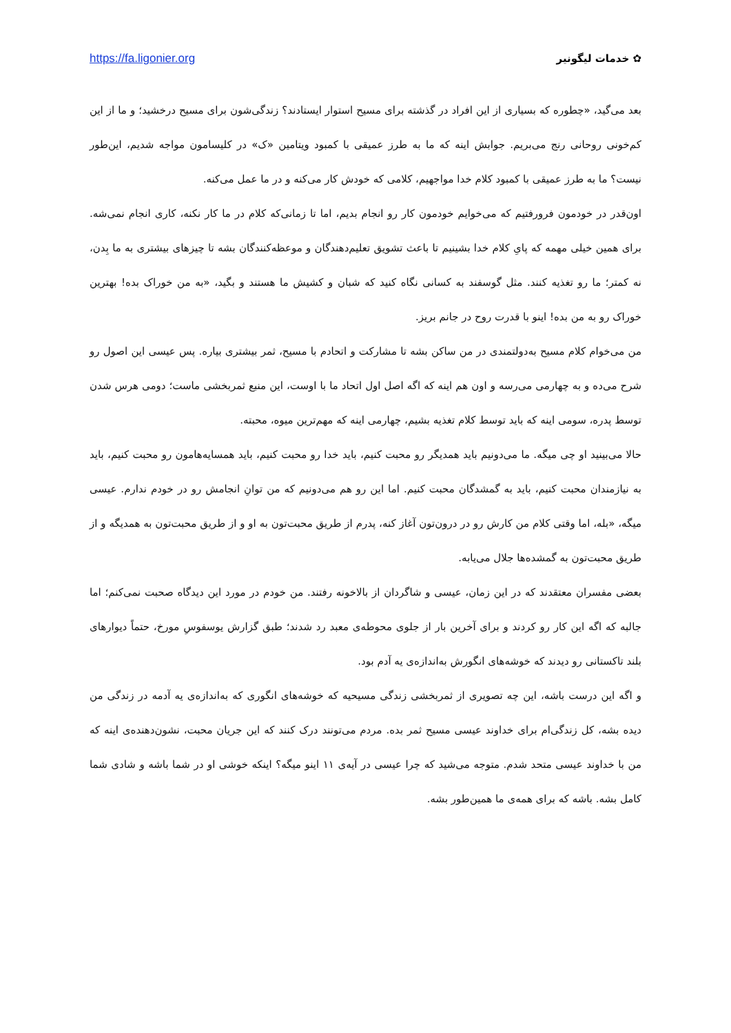✿ خدمات لیگونیر https://fa.ligonier.org
بعد می‌گید، «چطوره که بسیاری از این افراد در گذشته برای مسیح استوار ایستادند؟ زندگی‌شون برای مسیح درخشید؛ و ما از این کم‌خونی روحانی رنج می‌بریم. جوابش اینه که ما به طرز عمیقی با کمبود ویتامین «ک» در کلیسامون مواجه شدیم، این‌طور نیست؟ ما به طرز عمیقی با کمبود کلام خدا مواجهیم، کلامی که خودش کار می‌کنه و در ما عمل می‌کنه.
اون‌قدر در خودمون فرورفتیم که می‌خوایم خودمون کار رو انجام بدیم، اما تا زمانی‌که کلام در ما کار نکنه، کاری انجام نمی‌شه. برای همین خیلی مهمه که پایِ کلام خدا بشینیم تا باعث تشویق تعلیم‌دهندگان و موعظه‌کنندگان بشه تا چیزهای بیشتری به ما بِدن، نه کمتر؛ ما رو تغذیه کنند. مثل گوسفند به کسانی نگاه کنید که شبان و کشیش ما هستند و بگید، «به من خوراک بده! بهترین خوراک رو به من بده! اینو با قدرت روح در جانم بریز.
من می‌خوام کلام مسیح به‌دولتمندی در من ساکن بشه تا مشارکت و اتحادم با مسیح، ثمر بیشتری بیاره. پس عیسی این اصول رو شرح می‌ده و به چهارمی می‌رسه و اون هم اینه که اگه اصل اول اتحاد ما با اوست، این منبع ثمربخشی ماست؛ دومی هرس شدن توسط پدره، سومی اینه که باید توسط کلام تغذیه بشیم، چهارمی اینه که مهم‌ترین میوه، محبته.
حالا می‌بینید او چی میگه. ما می‌دونیم باید همدیگر رو محبت کنیم، باید خدا رو محبت کنیم، باید همسایه‌هامون رو محبت کنیم، باید به نیازمندان محبت کنیم، باید به گمشدگان محبت کنیم. اما این رو هم می‌دونیم که من توانِ انجامش رو در خودم ندارم. عیسی میگه، «بله، اما وقتی کلام من کارش رو در درون‌تون آغاز کنه، پدرم از طریق محبت‌تون به او و از طریق محبت‌تون به همدیگه و از طریق محبت‌تون به گمشده‌ها جلال می‌یابه.
بعضی مفسران معتقدند که در این زمان، عیسی و شاگردان از بالاخونه رفتند. من خودم در مورد این دیدگاه صحبت نمی‌کنم؛ اما جالبه که اگه این کار رو کردند و برای آخرین بار از جلوی محوطه‌ی معبد رد شدند؛ طبق گزارش یوسفوسِ مورخ، حتماً دیوارهای بلند تاکستانی رو دیدند که خوشه‌های انگورش به‌اندازه‌ی یه آدم بود.
و اگه این درست باشه، این چه تصویری از ثمربخشی زندگی مسیحیه که خوشه‌های انگوری که به‌اندازه‌ی یه آدمه در زندگی من دیده بشه، کل زندگی‌ام برای خداوند عیسی مسیح ثمر بده. مردم می‌تونند درک کنند که این جریان محبت، نشون‌دهنده‌ی اینه که من با خداوند عیسی متحد شدم. متوجه می‌شید که چرا عیسی در آیه‌ی ۱۱ اینو میگه؟ اینکه خوشی او در شما باشه و شادی شما کامل بشه. باشه که برای همه‌ی ما همین‌طور بشه.